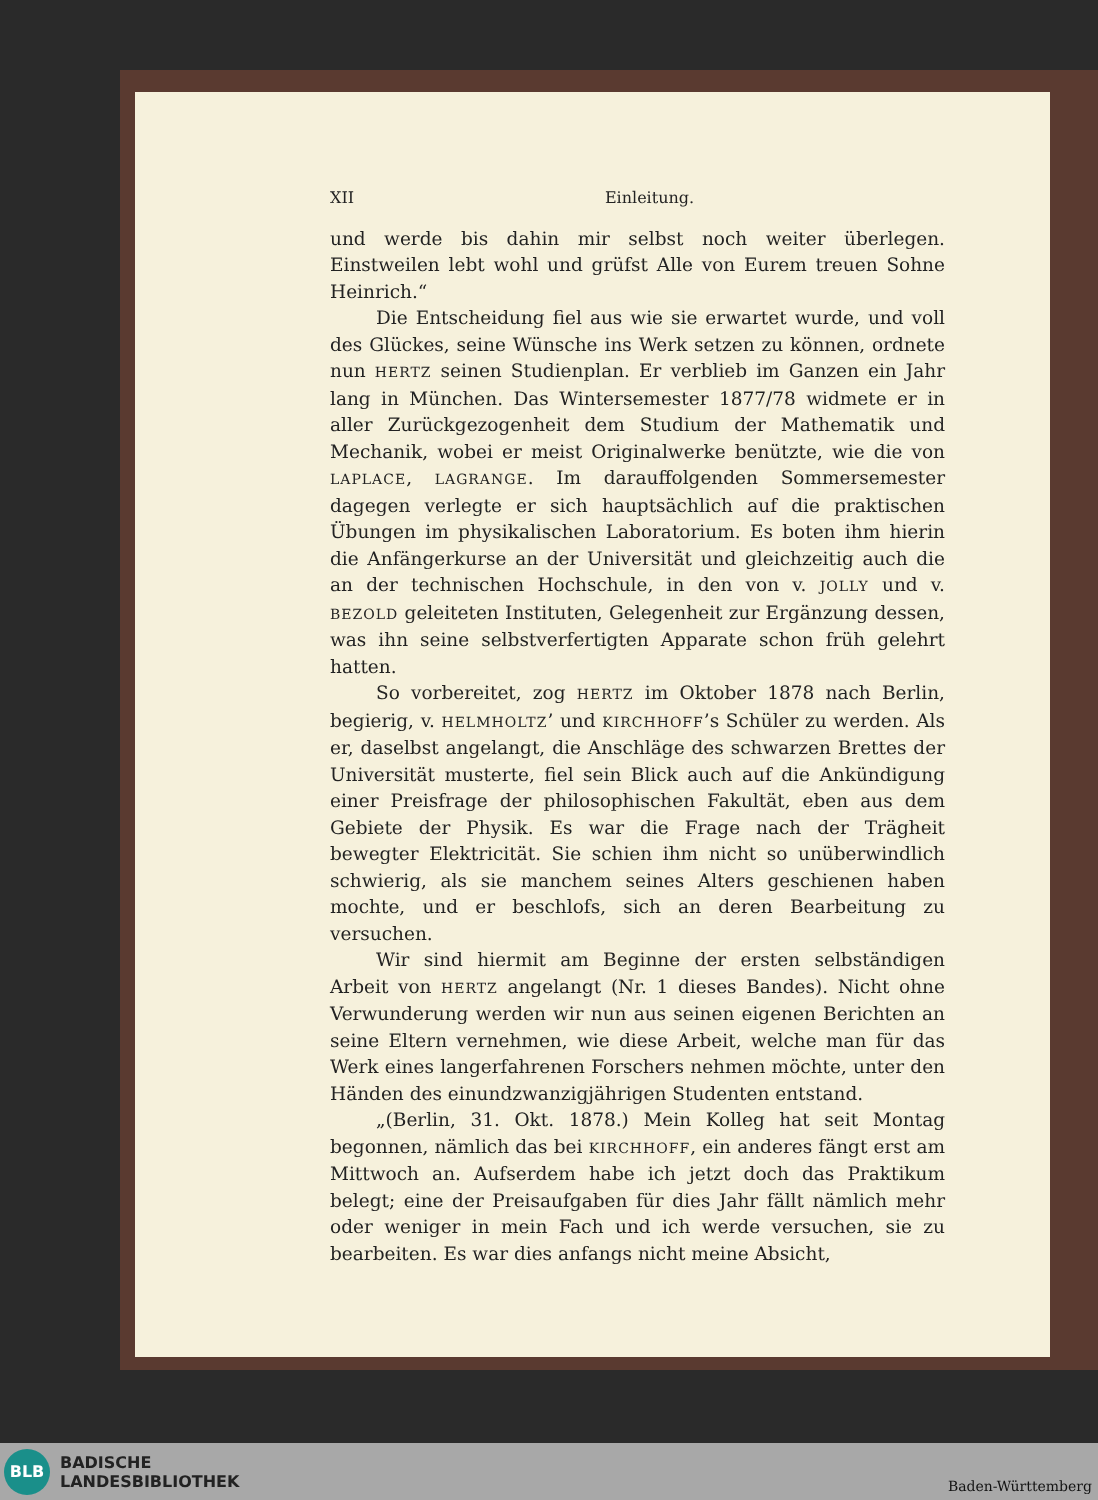XII Einleitung.
und werde bis dahin mir selbst noch weiter überlegen. Einstweilen lebt wohl und grüfst Alle von Eurem treuen Sohne Heinrich.“
Die Entscheidung fiel aus wie sie erwartet wurde, und voll des Glückes, seine Wünsche ins Werk setzen zu können, ordnete nun HERTZ seinen Studienplan. Er verblieb im Ganzen ein Jahr lang in München. Das Wintersemester 1877/78 widmete er in aller Zurückgezogenheit dem Studium der Mathematik und Mechanik, wobei er meist Originalwerke benützte, wie die von LAPLACE, LAGRANGE. Im darauffolgenden Sommersemester dagegen verlegte er sich hauptsächlich auf die praktischen Übungen im physikalischen Laboratorium. Es boten ihm hierin die Anfängerkurse an der Universität und gleichzeitig auch die an der technischen Hochschule, in den von v. JOLLY und v. BEZOLD geleiteten Instituten, Gelegenheit zur Ergänzung dessen, was ihn seine selbstverfertigten Apparate schon früh gelehrt hatten.
So vorbereitet, zog HERTZ im Oktober 1878 nach Berlin, begierig, v. HELMHOLTZ’ und KIRCHHOFF’s Schüler zu werden. Als er, daselbst angelangt, die Anschläge des schwarzen Brettes der Universität musterte, fiel sein Blick auch auf die Ankündigung einer Preisfrage der philosophischen Fakultät, eben aus dem Gebiete der Physik. Es war die Frage nach der Trägheit bewegter Elektricität. Sie schien ihm nicht so unüberwindlich schwierig, als sie manchem seines Alters geschienen haben mochte, und er beschlofs, sich an deren Bearbeitung zu versuchen.
Wir sind hiermit am Beginne der ersten selbständigen Arbeit von HERTZ angelangt (Nr. 1 dieses Bandes). Nicht ohne Verwunderung werden wir nun aus seinen eigenen Berichten an seine Eltern vernehmen, wie diese Arbeit, welche man für das Werk eines langerfahrenen Forschers nehmen möchte, unter den Händen des einundzwanzigjährigen Studenten entstand.
„(Berlin, 31. Okt. 1878.) Mein Kolleg hat seit Montag begonnen, nämlich das bei KIRCHHOFF, ein anderes fängt erst am Mittwoch an. Aufserdem habe ich jetzt doch das Praktikum belegt; eine der Preisaufgaben für dies Jahr fällt nämlich mehr oder weniger in mein Fach und ich werde versuchen, sie zu bearbeiten. Es war dies anfangs nicht meine Absicht,
BLB
BADISCHE
LANDESBIBLIOTHEK
Baden-Württemberg